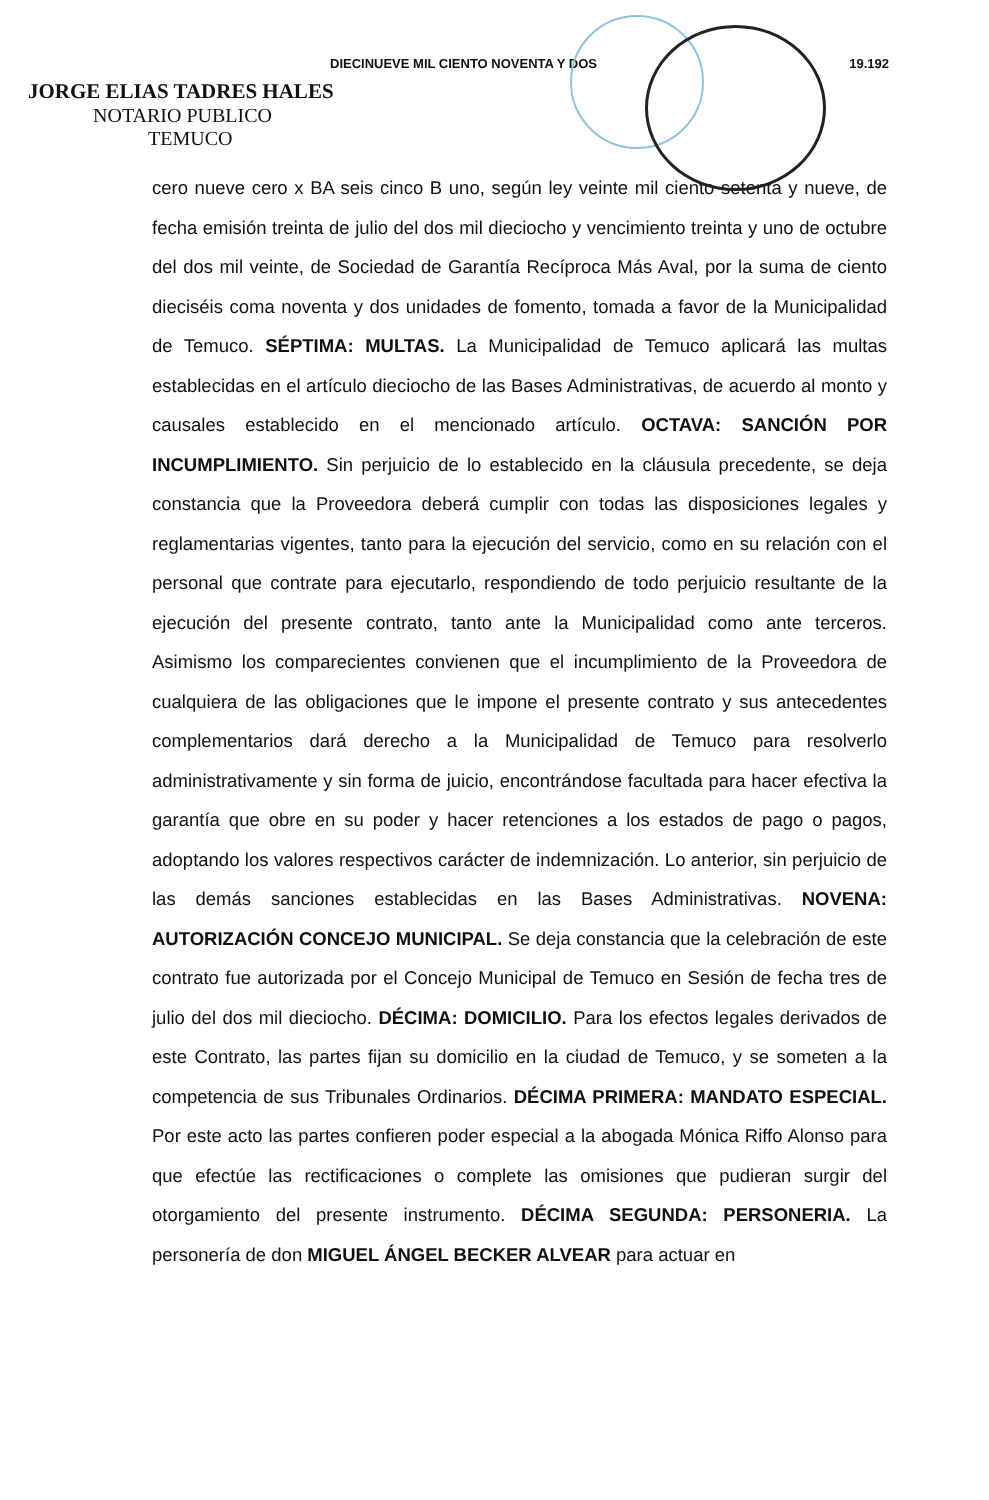DIECINUEVE MIL CIENTO NOVENTA Y DOS 19.192
JORGE ELIAS TADRES HALES
NOTARIO PUBLICO
TEMUCO
cero nueve cero x BA seis cinco B uno, según ley veinte mil ciento setenta y nueve, de fecha emisión treinta de julio del dos mil dieciocho y vencimiento treinta y uno de octubre del dos mil veinte, de Sociedad de Garantía Recíproca Más Aval, por la suma de ciento dieciséis coma noventa y dos unidades de fomento, tomada a favor de la Municipalidad de Temuco. SÉPTIMA: MULTAS. La Municipalidad de Temuco aplicará las multas establecidas en el artículo dieciocho de las Bases Administrativas, de acuerdo al monto y causales establecido en el mencionado artículo. OCTAVA: SANCIÓN POR INCUMPLIMIENTO. Sin perjuicio de lo establecido en la cláusula precedente, se deja constancia que la Proveedora deberá cumplir con todas las disposiciones legales y reglamentarias vigentes, tanto para la ejecución del servicio, como en su relación con el personal que contrate para ejecutarlo, respondiendo de todo perjuicio resultante de la ejecución del presente contrato, tanto ante la Municipalidad como ante terceros. Asimismo los comparecientes convienen que el incumplimiento de la Proveedora de cualquiera de las obligaciones que le impone el presente contrato y sus antecedentes complementarios dará derecho a la Municipalidad de Temuco para resolverlo administrativamente y sin forma de juicio, encontrándose facultada para hacer efectiva la garantía que obre en su poder y hacer retenciones a los estados de pago o pagos, adoptando los valores respectivos carácter de indemnización. Lo anterior, sin perjuicio de las demás sanciones establecidas en las Bases Administrativas. NOVENA: AUTORIZACIÓN CONCEJO MUNICIPAL. Se deja constancia que la celebración de este contrato fue autorizada por el Concejo Municipal de Temuco en Sesión de fecha tres de julio del dos mil dieciocho. DÉCIMA: DOMICILIO. Para los efectos legales derivados de este Contrato, las partes fijan su domicilio en la ciudad de Temuco, y se someten a la competencia de sus Tribunales Ordinarios. DÉCIMA PRIMERA: MANDATO ESPECIAL. Por este acto las partes confieren poder especial a la abogada Mónica Riffo Alonso para que efectúe las rectificaciones o complete las omisiones que pudieran surgir del otorgamiento del presente instrumento. DÉCIMA SEGUNDA: PERSONERIA. La personería de don MIGUEL ÁNGEL BECKER ALVEAR para actuar en